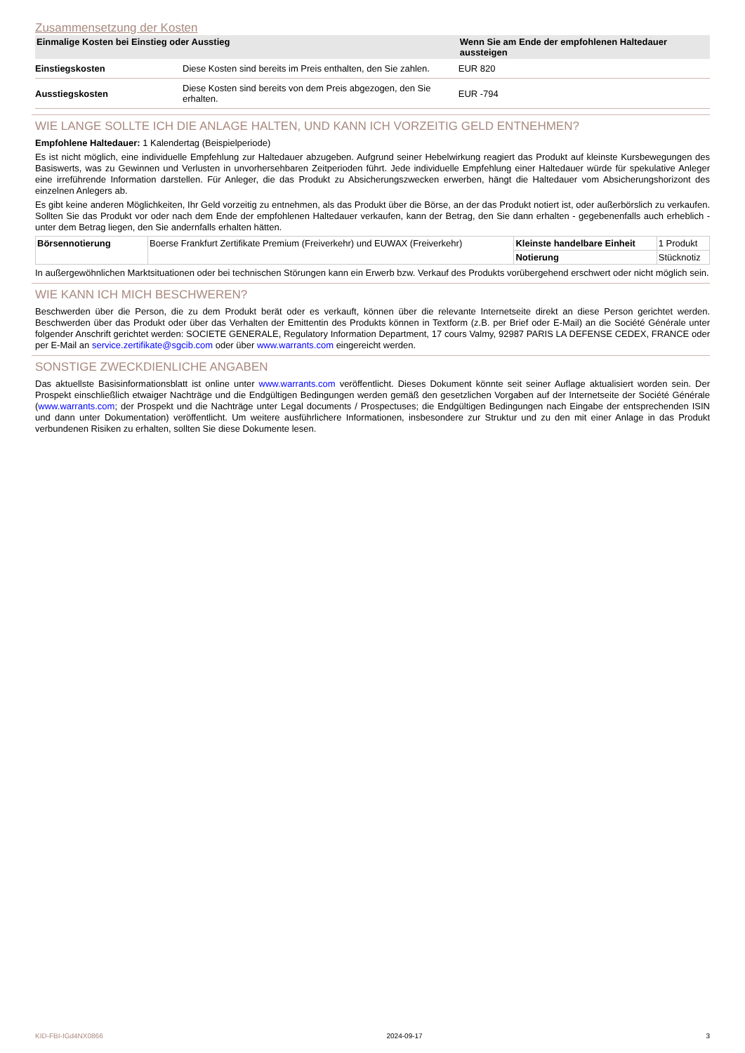Zusammensetzung der Kosten
| Einmalige Kosten bei Einstieg oder Ausstieg | | Wenn Sie am Ende der empfohlenen Haltedauer aussteigen |
| --- | --- | --- |
| Einstiegskosten | Diese Kosten sind bereits im Preis enthalten, den Sie zahlen. | EUR 820 |
| Ausstiegskosten | Diese Kosten sind bereits von dem Preis abgezogen, den Sie erhalten. | EUR -794 |
WIE LANGE SOLLTE ICH DIE ANLAGE HALTEN, UND KANN ICH VORZEITIG GELD ENTNEHMEN?
Empfohlene Haltedauer: 1 Kalendertag (Beispielperiode)
Es ist nicht möglich, eine individuelle Empfehlung zur Haltedauer abzugeben. Aufgrund seiner Hebelwirkung reagiert das Produkt auf kleinste Kursbewegungen des Basiswerts, was zu Gewinnen und Verlusten in unvorhersehbaren Zeitperioden führt. Jede individuelle Empfehlung einer Haltedauer würde für spekulative Anleger eine irreführende Information darstellen. Für Anleger, die das Produkt zu Absicherungszwecken erwerben, hängt die Haltedauer vom Absicherungshorizont des einzelnen Anlegers ab.
Es gibt keine anderen Möglichkeiten, Ihr Geld vorzeitig zu entnehmen, als das Produkt über die Börse, an der das Produkt notiert ist, oder außerbörslich zu verkaufen. Sollten Sie das Produkt vor oder nach dem Ende der empfohlenen Haltedauer verkaufen, kann der Betrag, den Sie dann erhalten - gegebenenfalls auch erheblich - unter dem Betrag liegen, den Sie andernfalls erhalten hätten.
| Börsennotierung | Boerse Frankfurt Zertifikate Premium (Freiverkehr) und EUWAX (Freiverkehr) | Kleinste handelbare Einheit | 1 Produkt |
| | | Notierung | Stücknotiz |
In außergewöhnlichen Marktsituationen oder bei technischen Störungen kann ein Erwerb bzw. Verkauf des Produkts vorübergehend erschwert oder nicht möglich sein.
WIE KANN ICH MICH BESCHWEREN?
Beschwerden über die Person, die zu dem Produkt berät oder es verkauft, können über die relevante Internetseite direkt an diese Person gerichtet werden. Beschwerden über das Produkt oder über das Verhalten der Emittentin des Produkts können in Textform (z.B. per Brief oder E-Mail) an die Société Générale unter folgender Anschrift gerichtet werden: SOCIETE GENERALE, Regulatory Information Department, 17 cours Valmy, 92987 PARIS LA DEFENSE CEDEX, FRANCE oder per E-Mail an service.zertifikate@sgcib.com oder über www.warrants.com eingereicht werden.
SONSTIGE ZWECKDIENLICHE ANGABEN
Das aktuellste Basisinformationsblatt ist online unter www.warrants.com veröffentlicht. Dieses Dokument könnte seit seiner Auflage aktualisiert worden sein. Der Prospekt einschließlich etwaiger Nachträge und die Endgültigen Bedingungen werden gemäß den gesetzlichen Vorgaben auf der Internetseite der Société Générale (www.warrants.com; der Prospekt und die Nachträge unter Legal documents / Prospectuses; die Endgültigen Bedingungen nach Eingabe der entsprechenden ISIN und dann unter Dokumentation) veröffentlicht. Um weitere ausführlichere Informationen, insbesondere zur Struktur und zu den mit einer Anlage in das Produkt verbundenen Risiken zu erhalten, sollten Sie diese Dokumente lesen.
KID-FBI-IGd4NX0866 2024-09-17 3